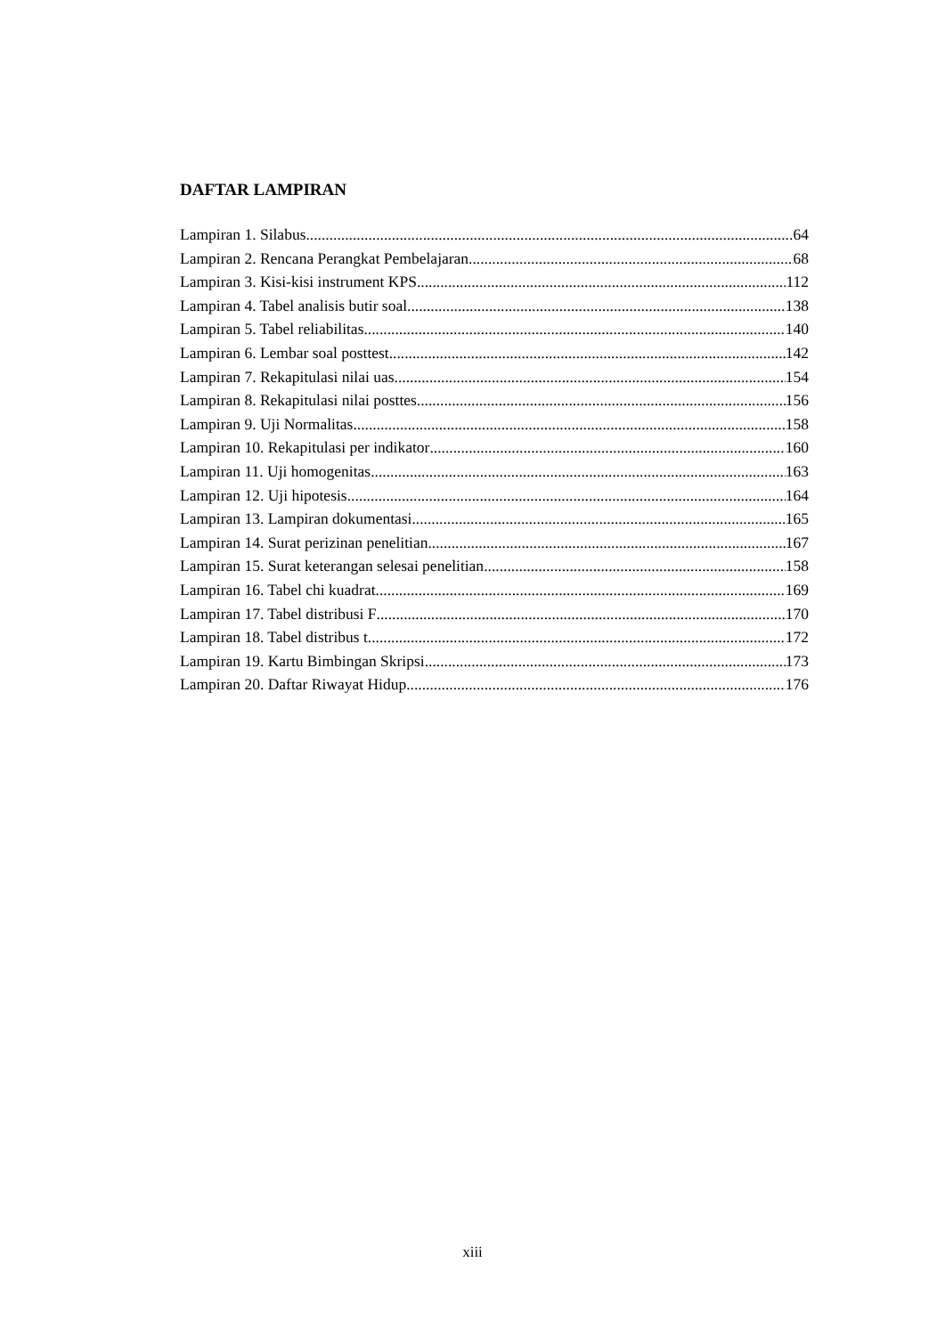DAFTAR LAMPIRAN
Lampiran 1. Silabus 64
Lampiran 2. Rencana Perangkat Pembelajaran. 68
Lampiran 3. Kisi-kisi instrument KPS 112
Lampiran 4. Tabel analisis butir soal 138
Lampiran 5. Tabel reliabilitas 140
Lampiran 6. Lembar soal posttest 142
Lampiran 7. Rekapitulasi nilai uas 154
Lampiran 8. Rekapitulasi nilai posttes 156
Lampiran 9. Uji Normalitas 158
Lampiran 10. Rekapitulasi per indikator 160
Lampiran 11. Uji homogenitas 163
Lampiran 12. Uji hipotesis 164
Lampiran 13. Lampiran dokumentasi 165
Lampiran 14. Surat perizinan penelitian 167
Lampiran 15. Surat keterangan selesai penelitian 158
Lampiran 16. Tabel chi kuadrat 169
Lampiran 17. Tabel distribusi F 170
Lampiran 18. Tabel distribus t 172
Lampiran 19. Kartu Bimbingan Skripsi 173
Lampiran 20. Daftar Riwayat Hidup 176
xiii